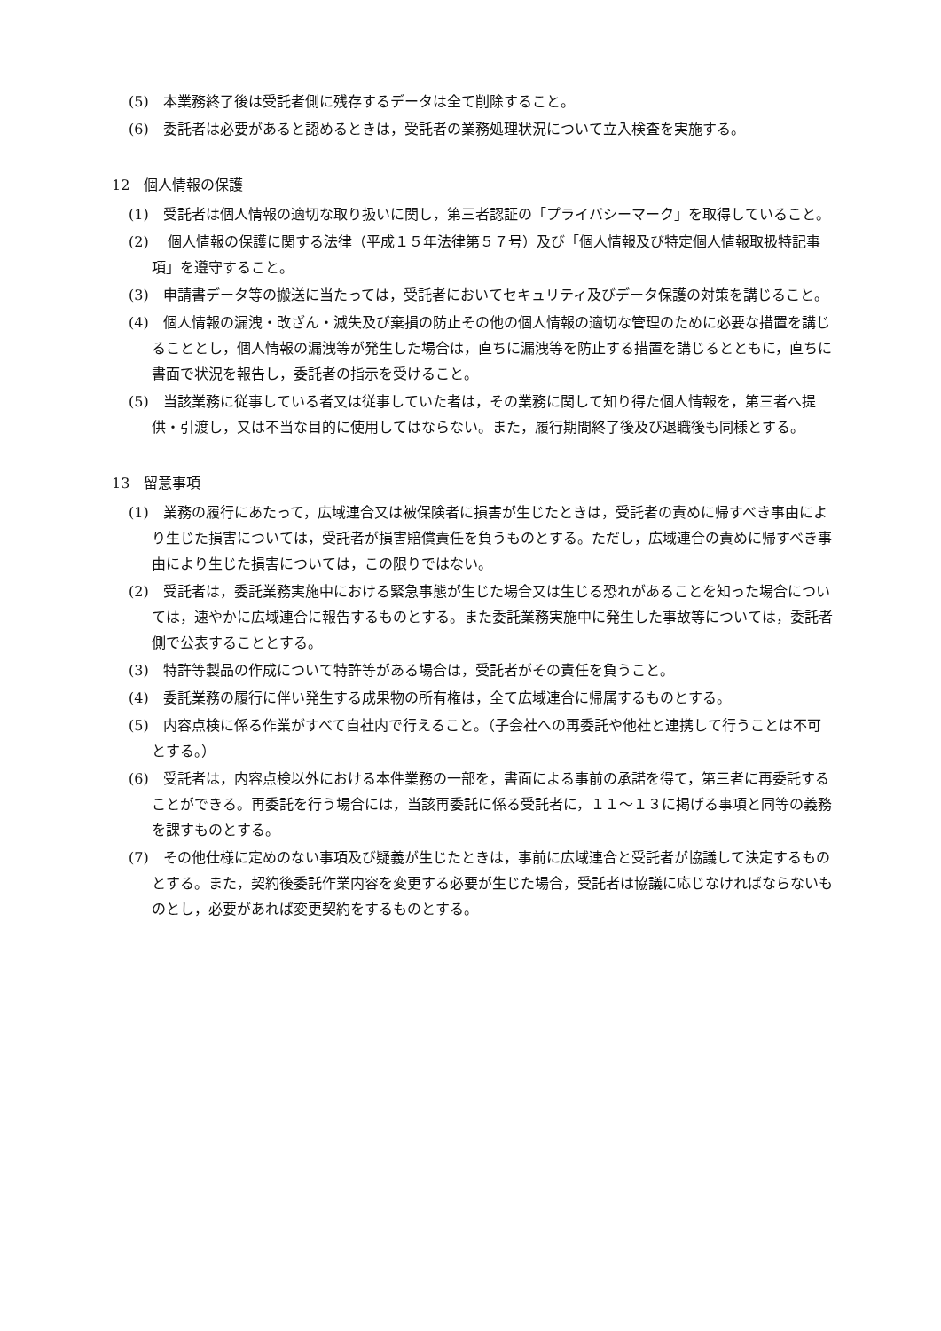(5)　本業務終了後は受託者側に残存するデータは全て削除すること。
(6)　委託者は必要があると認めるときは，受託者の業務処理状況について立入検査を実施する。
12　個人情報の保護
(1)　受託者は個人情報の適切な取り扱いに関し，第三者認証の「プライバシーマーク」を取得していること。
(2)　 個人情報の保護に関する法律（平成１５年法律第５７号）及び「個人情報及び特定個人情報取扱特記事項」を遵守すること。
(3)　申請書データ等の搬送に当たっては，受託者においてセキュリティ及びデータ保護の対策を講じること。
(4)　個人情報の漏洩・改ざん・滅失及び棄損の防止その他の個人情報の適切な管理のために必要な措置を講じることとし，個人情報の漏洩等が発生した場合は，直ちに漏洩等を防止する措置を講じるとともに，直ちに書面で状況を報告し，委託者の指示を受けること。
(5)　当該業務に従事している者又は従事していた者は，その業務に関して知り得た個人情報を，第三者へ提供・引渡し，又は不当な目的に使用してはならない。また，履行期間終了後及び退職後も同様とする。
13　留意事項
(1)　業務の履行にあたって，広域連合又は被保険者に損害が生じたときは，受託者の責めに帰すべき事由により生じた損害については，受託者が損害賠償責任を負うものとする。ただし，広域連合の責めに帰すべき事由により生じた損害については，この限りではない。
(2)　受託者は，委託業務実施中における緊急事態が生じた場合又は生じる恐れがあることを知った場合については，速やかに広域連合に報告するものとする。また委託業務実施中に発生した事故等については，委託者側で公表することとする。
(3)　特許等製品の作成について特許等がある場合は，受託者がその責任を負うこと。
(4)　委託業務の履行に伴い発生する成果物の所有権は，全て広域連合に帰属するものとする。
(5)　内容点検に係る作業がすべて自社内で行えること。（子会社への再委託や他社と連携して行うことは不可とする。）
(6)　受託者は，内容点検以外における本件業務の一部を，書面による事前の承諾を得て，第三者に再委託することができる。再委託を行う場合には，当該再委託に係る受託者に，１１～１３に掲げる事項と同等の義務を課すものとする。
(7)　その他仕様に定めのない事項及び疑義が生じたときは，事前に広域連合と受託者が協議して決定するものとする。また，契約後委託作業内容を変更する必要が生じた場合，受託者は協議に応じなければならないものとし，必要があれば変更契約をするものとする。